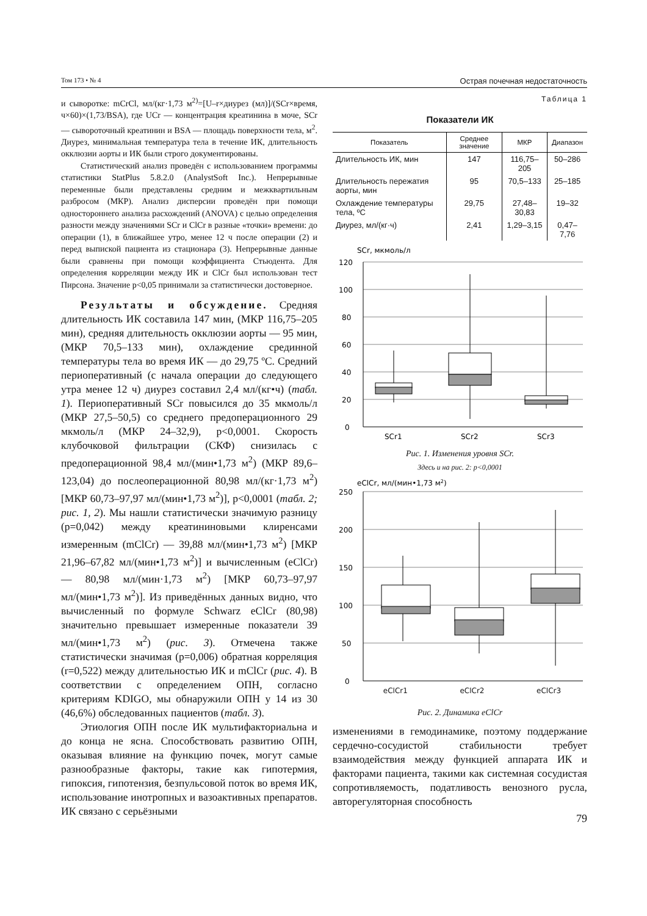Том 173 • № 4 Острая почечная недостаточность
и сыворотке: mCrCl, мл/(кг·1,73 м<sup>2)</sup>=[U–r×диурез (мл)]/(SCr×время, ч×60)×(1,73/BSA), где UCr — концентрация креатинина в моче, SCr — сывороточный креатинин и BSA — площадь поверхности тела, м<sup>2</sup>. Диурез, минимальная температура тела в течение ИК, длительность окклюзии аорты и ИК были строго документированы.
Статистический анализ проведён с использованием программы статистики StatPlus 5.8.2.0 (AnalystSoft Inc.). Непрерывные переменные были представлены средним и межквартильным разбросом (МКР). Анализ дисперсии проведён при помощи одностороннего анализа расхождений (ANOVA) с целью определения разности между значениями SCr и ClCr в разные «точки» времени: до операции (1), в ближайшее утро, менее 12 ч после операции (2) и перед выпиской пациента из стационара (3). Непрерывные данные были сравнены при помощи коэффициента Стьюдента. Для определения корреляции между ИК и ClCr был использован тест Пирсона. Значение p<0,05 принимали за статистически достоверное.
Результаты и обсуждение. Средняя длительность ИК составила 147 мин, (МКР 116,75–205 мин), средняя длительность окклюзии аорты — 95 мин, (МКР 70,5–133 мин), охлаждение срединной температуры тела во время ИК — до 29,75 ºС. Средний периоперативный (с начала операции до следующего утра менее 12 ч) диурез составил 2,4 мл/(кг•ч) (табл. 1). Периоперативный SCr повысился до 35 мкмоль/л (МКР 27,5–50,5) со среднего предоперационного 29 мкмоль/л (МКР 24–32,9), p<0,0001. Скорость клубочковой фильтрации (СКФ) снизилась с предоперационной 98,4 мл/(мин•1,73 м<sup>2</sup>) (МКР 89,6–123,04) до послеоперационной 80,98 мл/(кг·1,73 м<sup>2</sup>) [МКР 60,73–97,97 мл/(мин•1,73 м<sup>2</sup>)], p<0,0001 (табл. 2; рис. 1, 2). Мы нашли статистически значимую разницу (p=0,042) между креатининовыми клиренсами измеренным (mClCr) — 39,88 мл/(мин•1,73 м<sup>2</sup>) [МКР 21,96–67,82 мл/(мин•1,73 м<sup>2</sup>)] и вычисленным (eClCr) — 80,98 мл/(мин·1,73 м<sup>2</sup>) [МКР 60,73–97,97 мл/(мин•1,73 м<sup>2</sup>)]. Из приведённых данных видно, что вычисленный по формуле Schwarz eClCr (80,98) значительно превышает измеренные показатели 39 мл/(мин•1,73 м<sup>2</sup>) (рис. 3). Отмечена также статистически значимая (p=0,006) обратная корреляция (r=0,522) между длительностью ИК и mClCr (рис. 4). В соответствии с определением ОПН, согласно критериям KDIGO, мы обнаружили ОПН у 14 из 30 (46,6%) обследованных пациентов (табл. 3).
Этиология ОПН после ИК мультифакториальна и до конца не ясна. Способствовать развитию ОПН, оказывая влияние на функцию почек, могут самые разнообразные факторы, такие как гипотермия, гипоксия, гипотензия, безпульсовой поток во время ИК, использование инотропных и вазоактивных препаратов. ИК связано с серьёзными
Таблица 1
Показатели ИК
| Показатель | Среднее значение | МКР | Диапазон |
| --- | --- | --- | --- |
| Длительность ИК, мин | 147 | 116,75–205 | 50–286 |
| Длительность пережатия аорты, мин | 95 | 70,5–133 | 25–185 |
| Охлаждение температуры тела, ºС | 29,75 | 27,48–30,83 | 19–32 |
| Диурез, мл/(кг·ч) | 2,41 | 1,29–3,15 | 0,47–7,76 |
SCr, мкмоль/л
120
100
80
60
40
20
0
SCr1
SCr2
SCr3
Рис. 1. Изменения уровня SCr.
Здесь и на рис. 2: p<0,0001
eClCr, мл/(мин•1,73 м2)
250
200
150
100
50
0
eClCr1 eClCr2 eClCr3
Рис. 2. Динамика eClCr
изменениями в гемодинамике, поэтому поддержание сердечно-сосудистой стабильности требует взаимодействия между функцией аппарата ИК и факторами пациента, такими как системная сосудистая сопротивляемость, податливость венозного русла, авторегуляторная способность
79